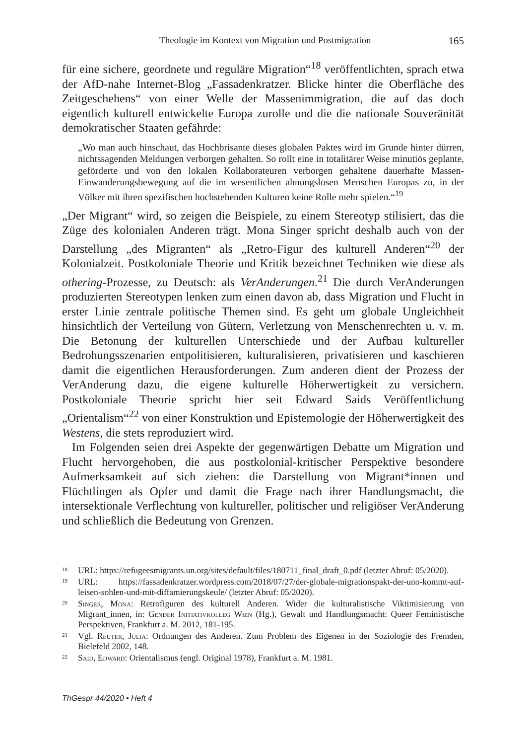Theologie im Kontext von Migration und Postmigration 165
für eine sichere, geordnete und reguläre Migration“<sup>18</sup> veröffentlichten, sprach etwa der AfD-nahe Internet-Blog „Fassadenkratzer. Blicke hinter die Oberfläche des Zeitgeschehens“ von einer Welle der Massenimmigration, die auf das doch eigentlich kulturell entwickelte Europa zurolle und die die nationale Souveränität demokratischer Staaten gefährde:
„Wo man auch hinschaut, das Hochbrisante dieses globalen Paktes wird im Grunde hinter dürren, nichtssagenden Meldungen verborgen gehalten. So rollt eine in totalitärer Weise minutiös geplante, geförderte und von den lokalen Kollaborateuren verborgen gehaltene dauerhafte Massen-Einwanderungsbewegung auf die im wesentlichen ahnungslosen Menschen Europas zu, in der Völker mit ihren spezifischen hochstehenden Kulturen keine Rolle mehr spielen.“<sup>19</sup>
„Der Migrant“ wird, so zeigen die Beispiele, zu einem Stereotyp stilisiert, das die Züge des kolonialen Anderen trägt. Mona Singer spricht deshalb auch von der Darstellung „des Migranten“ als „Retro-Figur des kulturell Anderen“<sup>20</sup> der Kolonialzeit. Postkoloniale Theorie und Kritik bezeichnet Techniken wie diese als othering-Prozesse, zu Deutsch: als VerAnderungen.<sup>21</sup> Die durch VerAnderungen produzierten Stereotypen lenken zum einen davon ab, dass Migration und Flucht in erster Linie zentrale politische Themen sind. Es geht um globale Ungleichheit hinsichtlich der Verteilung von Gütern, Verletzung von Menschenrechten u. v. m. Die Betonung der kulturellen Unterschiede und der Aufbau kultureller Bedrohungsszenarien entpolitisieren, kulturalisieren, privatisieren und kaschieren damit die eigentlichen Herausforderungen. Zum anderen dient der Prozess der VerAnderung dazu, die eigene kulturelle Höherwertigkeit zu versichern. Postkoloniale Theorie spricht hier seit Edward Saids Veröffentlichung „Orientalism“<sup>22</sup> von einer Konstruktion und Epistemologie der Höherwertigkeit des Westens, die stets reproduziert wird.
Im Folgenden seien drei Aspekte der gegenwärtigen Debatte um Migration und Flucht hervorgehoben, die aus postkolonial-kritischer Perspektive besondere Aufmerksamkeit auf sich ziehen: die Darstellung von Migrant*innen und Flüchtlingen als Opfer und damit die Frage nach ihrer Handlungsmacht, die intersektionale Verflechtung von kultureller, politischer und religiöser VerAnderung und schließlich die Bedeutung von Grenzen.
<sup>18</sup> URL: https://refugeesmigrants.un.org/sites/default/files/180711_final_draft_0.pdf (letzter Abruf: 05/2020).
<sup>19</sup> URL: https://fassadenkratzer.wordpress.com/2018/07/27/der-globale-migrationspakt-der-uno-kommt-auf-leisen-sohlen-und-mit-diffamierungskeule/ (letzter Abruf: 05/2020).
<sup>20</sup> Singer, Mona: Retrofiguren des kulturell Anderen. Wider die kulturalistische Viktimisierung von Migrant_innen, in: Gender Initiativkolleg Wien (Hg.), Gewalt und Handlungsmacht: Queer Feministische Perspektiven, Frankfurt a. M. 2012, 181-195.
<sup>21</sup> Vgl. Reuter, Julia: Ordnungen des Anderen. Zum Problem des Eigenen in der Soziologie des Fremden, Bielefeld 2002, 148.
<sup>22</sup> Said, Edward: Orientalismus (engl. Original 1978), Frankfurt a. M. 1981.
ThGespr 44/2020 • Heft 4